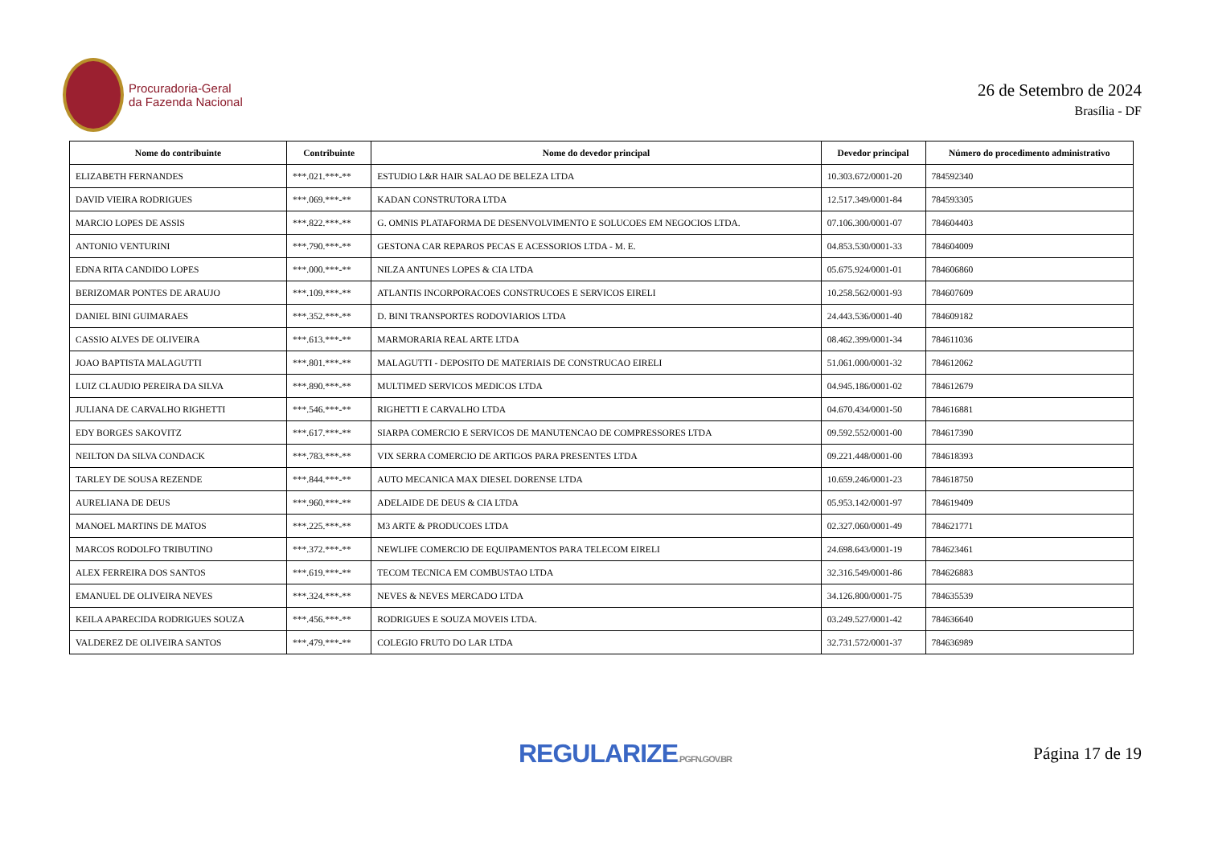Procuradoria-Geral
da Fazenda Nacional
26 de Setembro de 2024
Brasília - DF
| Nome do contribuinte | Contribuinte | Nome do devedor principal | Devedor principal | Número do procedimento administrativo |
| --- | --- | --- | --- | --- |
| ELIZABETH FERNANDES | ***.021.***-** | ESTUDIO L&R HAIR SALAO DE BELEZA LTDA | 10.303.672/0001-20 | 784592340 |
| DAVID VIEIRA RODRIGUES | ***.069.***-** | KADAN CONSTRUTORA LTDA | 12.517.349/0001-84 | 784593305 |
| MARCIO LOPES DE ASSIS | ***.822.***-** | G. OMNIS PLATAFORMA DE DESENVOLVIMENTO E SOLUCOES EM NEGOCIOS LTDA. | 07.106.300/0001-07 | 784604403 |
| ANTONIO VENTURINI | ***.790.***-** | GESTONA CAR REPAROS PECAS E ACESSORIOS LTDA - M. E. | 04.853.530/0001-33 | 784604009 |
| EDNA RITA CANDIDO LOPES | ***.000.***-** | NILZA ANTUNES LOPES & CIA LTDA | 05.675.924/0001-01 | 784606860 |
| BERIZOMAR PONTES DE ARAUJO | ***.109.***-** | ATLANTIS INCORPORACOES CONSTRUCOES E SERVICOS EIRELI | 10.258.562/0001-93 | 784607609 |
| DANIEL BINI GUIMARAES | ***.352.***-** | D. BINI TRANSPORTES RODOVIARIOS LTDA | 24.443.536/0001-40 | 784609182 |
| CASSIO ALVES DE OLIVEIRA | ***.613.***-** | MARMORARIA REAL ARTE LTDA | 08.462.399/0001-34 | 784611036 |
| JOAO BAPTISTA MALAGUTTI | ***.801.***-** | MALAGUTTI - DEPOSITO DE MATERIAIS DE CONSTRUCAO EIRELI | 51.061.000/0001-32 | 784612062 |
| LUIZ CLAUDIO PEREIRA DA SILVA | ***.890.***-** | MULTIMED SERVICOS MEDICOS LTDA | 04.945.186/0001-02 | 784612679 |
| JULIANA DE CARVALHO RIGHETTI | ***.546.***-** | RIGHETTI E CARVALHO LTDA | 04.670.434/0001-50 | 784616881 |
| EDY BORGES SAKOVITZ | ***.617.***-** | SIARPA COMERCIO E SERVICOS DE MANUTENCAO DE COMPRESSORES LTDA | 09.592.552/0001-00 | 784617390 |
| NEILTON DA SILVA CONDACK | ***.783.***-** | VIX SERRA COMERCIO DE ARTIGOS PARA PRESENTES LTDA | 09.221.448/0001-00 | 784618393 |
| TARLEY DE SOUSA REZENDE | ***.844.***-** | AUTO MECANICA MAX DIESEL DORENSE LTDA | 10.659.246/0001-23 | 784618750 |
| AURELIANA DE DEUS | ***.960.***-** | ADELAIDE DE DEUS & CIA LTDA | 05.953.142/0001-97 | 784619409 |
| MANOEL MARTINS DE MATOS | ***.225.***-** | M3 ARTE & PRODUCOES LTDA | 02.327.060/0001-49 | 784621771 |
| MARCOS RODOLFO TRIBUTINO | ***.372.***-** | NEWLIFE COMERCIO DE EQUIPAMENTOS PARA TELECOM EIRELI | 24.698.643/0001-19 | 784623461 |
| ALEX FERREIRA DOS SANTOS | ***.619.***-** | TECOM TECNICA EM COMBUSTAO LTDA | 32.316.549/0001-86 | 784626883 |
| EMANUEL DE OLIVEIRA NEVES | ***.324.***-** | NEVES & NEVES MERCADO LTDA | 34.126.800/0001-75 | 784635539 |
| KEILA APARECIDA RODRIGUES SOUZA | ***.456.***-** | RODRIGUES E SOUZA MOVEIS LTDA. | 03.249.527/0001-42 | 784636640 |
| VALDEREZ DE OLIVEIRA SANTOS | ***.479.***-** | COLEGIO FRUTO DO LAR LTDA | 32.731.572/0001-37 | 784636989 |
REGULARIZE.PGFN.GOV.BR
Página 17 de 19